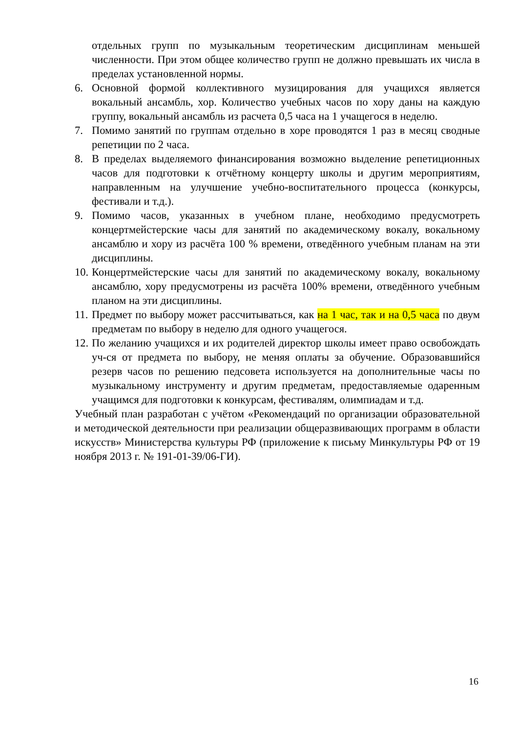отдельных групп по музыкальным теоретическим дисциплинам меньшей численности. При этом общее количество групп не должно превышать их числа в пределах установленной нормы.
6. Основной формой коллективного музицирования для учащихся является вокальный ансамбль, хор. Количество учебных часов по хору даны на каждую группу, вокальный ансамбль из расчета 0,5 часа на 1 учащегося в неделю.
7. Помимо занятий по группам отдельно в хоре проводятся 1 раз в месяц сводные репетиции по 2 часа.
8. В пределах выделяемого финансирования возможно выделение репетиционных часов для подготовки к отчётному концерту школы и другим мероприятиям, направленным на улучшение учебно-воспитательного процесса (конкурсы, фестивали и т.д.).
9. Помимо часов, указанных в учебном плане, необходимо предусмотреть концертмейстерские часы для занятий по академическому вокалу, вокальному ансамблю и хору из расчёта 100 % времени, отведённого учебным планам на эти дисциплины.
10. Концертмейстерские часы для занятий по академическому вокалу, вокальному ансамблю, хору предусмотрены из расчёта 100% времени, отведённого учебным планом на эти дисциплины.
11. Предмет по выбору может рассчитываться, как на 1 час, так и на 0,5 часа по двум предметам по выбору в неделю для одного учащегося.
12. По желанию учащихся и их родителей директор школы имеет право освобождать уч-ся от предмета по выбору, не меняя оплаты за обучение. Образовавшийся резерв часов по решению педсовета используется на дополнительные часы по музыкальному инструменту и другим предметам, предоставляемые одаренным учащимся для подготовки к конкурсам, фестивалям, олимпиадам и т.д.
Учебный план разработан с учётом «Рекомендаций по организации образовательной и методической деятельности при реализации общеразвивающих программ в области искусств» Министерства культуры РФ (приложение к письму Минкультуры РФ от 19 ноября 2013 г. № 191-01-39/06-ГИ).
16